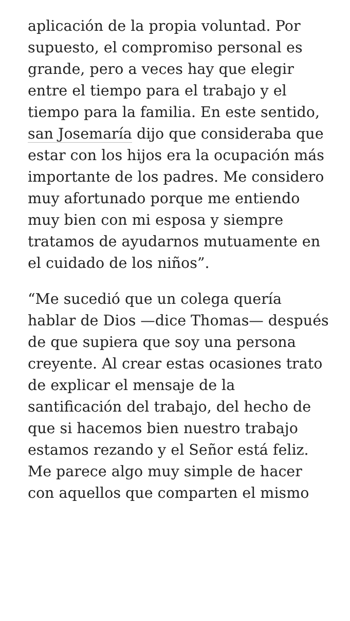aplicación de la propia voluntad. Por supuesto, el compromiso personal es grande, pero a veces hay que elegir entre el tiempo para el trabajo y el tiempo para la familia. En este sentido, san Josemaría dijo que consideraba que estar con los hijos era la ocupación más importante de los padres. Me considero muy afortunado porque me entiendo muy bien con mi esposa y siempre tratamos de ayudarnos mutuamente en el cuidado de los niños”.
“Me sucedió que un colega quería hablar de Dios —dice Thomas— después de que supiera que soy una persona creyente. Al crear estas ocasiones trato de explicar el mensaje de la santificación del trabajo, del hecho de que si hacemos bien nuestro trabajo estamos rezando y el Señor está feliz. Me parece algo muy simple de hacer con aquellos que comparten el mismo